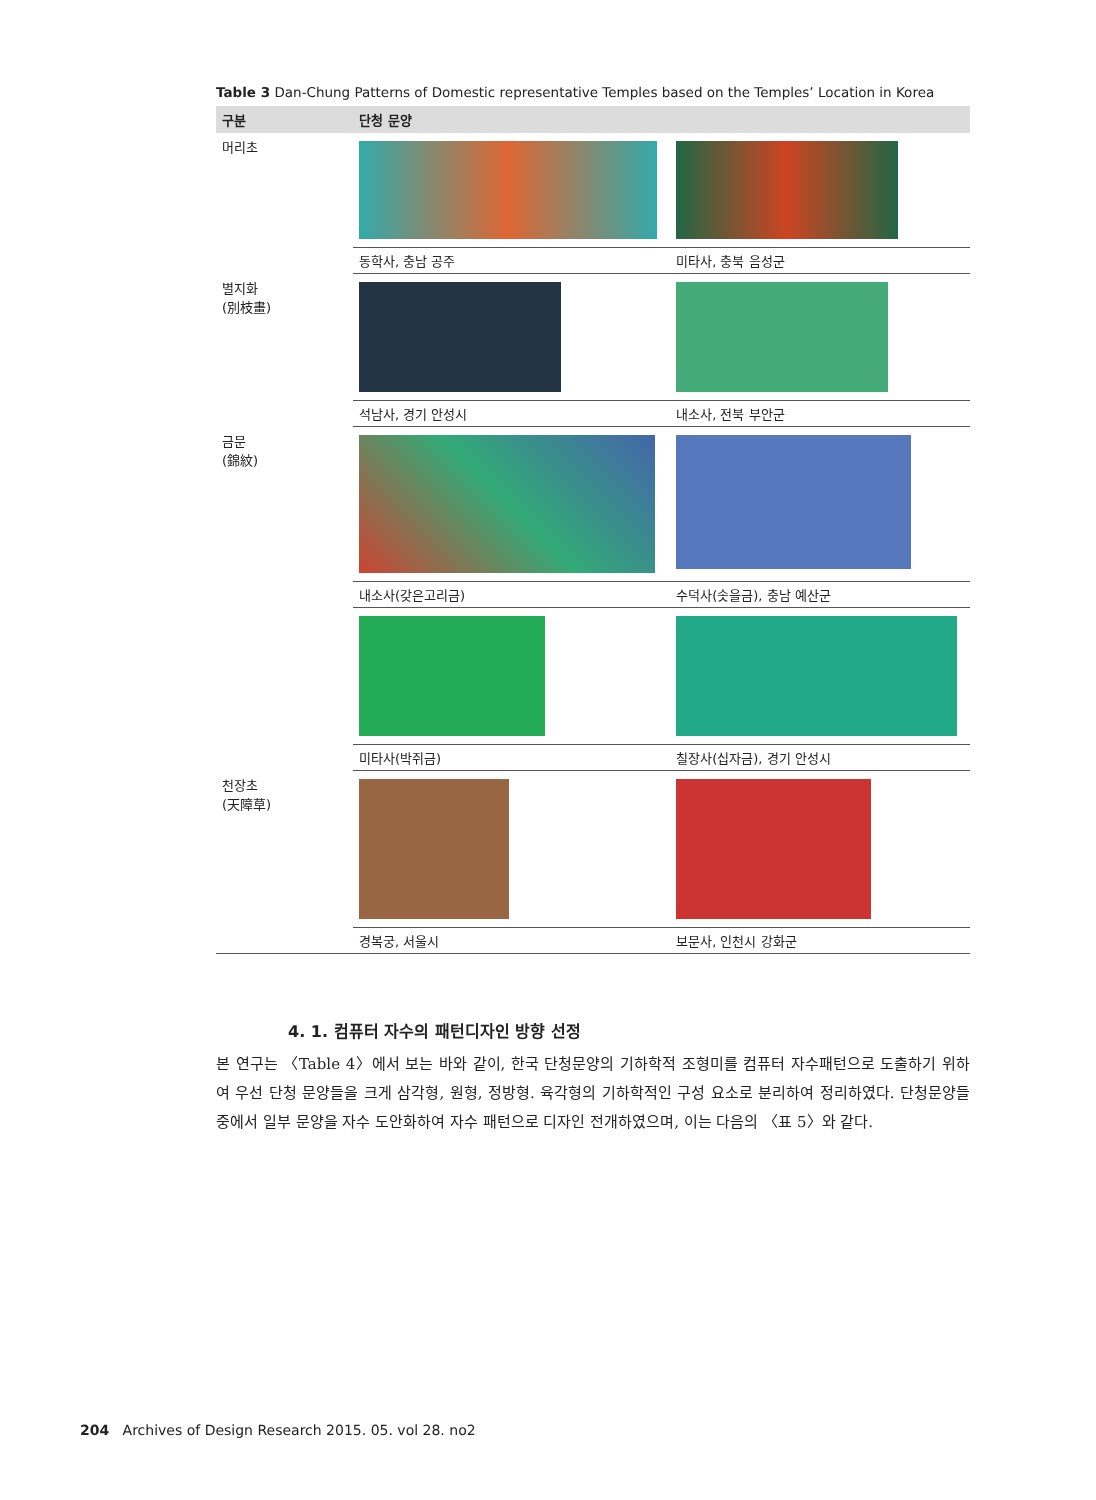Table 3 Dan-Chung Patterns of Domestic representative Temples based on the Temples’ Location in Korea
| 구분 | 단청 문양 | |
| --- | --- | --- |
| 머리초 | | |
| | 동학사, 충남 공주 | 미타사, 충북 음성군 |
| 별지화 (別枝畫) | | |
| | 석남사, 경기 안성시 | 내소사, 전북 부안군 |
| 금문 (錦紋) | | |
| | 내소사(갖은고리금) | 수덕사(솟을금), 충남 예산군 |
| | 미타사(박쥐금) | 칠장사(십자금), 경기 안성시 |
| 천장초 (天障草) | | |
| | 경복궁, 서울시 | 보문사, 인천시 강화군 |
4. 1. 컴퓨터 자수의 패턴디자인 방향 선정
본 연구는 〈Table 4〉에서 보는 바와 같이, 한국 단청문양의 기하학적 조형미를 컴퓨터 자수패턴으로 도출하기 위하여 우선 단청 문양들을 크게 삼각형, 원형, 정방형. 육각형의 기하학적인 구성 요소로 분리하여 정리하였다. 단청문양들 중에서 일부 문양을 자수 도안화하여 자수 패턴으로 디자인 전개하였으며, 이는 다음의 〈표 5〉와 같다.
204 Archives of Design Research 2015. 05. vol 28. no2